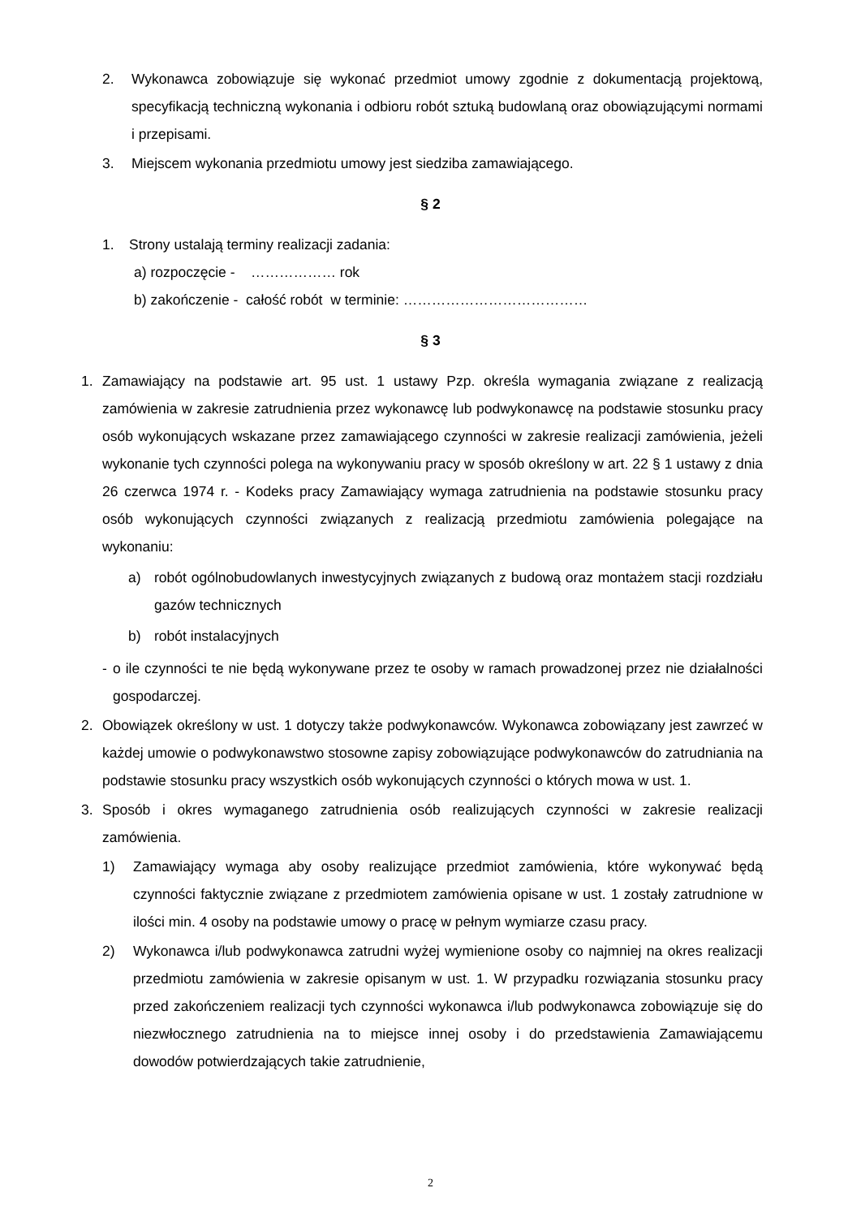2. Wykonawca zobowiązuje się wykonać przedmiot umowy zgodnie z dokumentacją projektową, specyfikacją techniczną wykonania i odbioru robót sztuką budowlaną oraz obowiązującymi normami i przepisami.
3. Miejscem wykonania przedmiotu umowy jest siedziba zamawiającego.
§ 2
1. Strony ustalają terminy realizacji zadania:
a) rozpoczęcie - ……………… rok
b) zakończenie - całość robót w terminie: …………………………………
§ 3
1. Zamawiający na podstawie art. 95 ust. 1 ustawy Pzp. określa wymagania związane z realizacją zamówienia w zakresie zatrudnienia przez wykonawcę lub podwykonawcę na podstawie stosunku pracy osób wykonujących wskazane przez zamawiającego czynności w zakresie realizacji zamówienia, jeżeli wykonanie tych czynności polega na wykonywaniu pracy w sposób określony w art. 22 § 1 ustawy z dnia 26 czerwca 1974 r. - Kodeks pracy Zamawiający wymaga zatrudnienia na podstawie stosunku pracy osób wykonujących czynności związanych z realizacją przedmiotu zamówienia polegające na wykonaniu:
a) robót ogólnobudowlanych inwestycyjnych związanych z budową oraz montażem stacji rozdziału gazów technicznych
b) robót instalacyjnych
- o ile czynności te nie będą wykonywane przez te osoby w ramach prowadzonej przez nie działalności gospodarczej.
2. Obowiązek określony w ust. 1 dotyczy także podwykonawców. Wykonawca zobowiązany jest zawrzeć w każdej umowie o podwykonawstwo stosowne zapisy zobowiązujące podwykonawców do zatrudniania na podstawie stosunku pracy wszystkich osób wykonujących czynności o których mowa w ust. 1.
3. Sposób i okres wymaganego zatrudnienia osób realizujących czynności w zakresie realizacji zamówienia.
1) Zamawiający wymaga aby osoby realizujące przedmiot zamówienia, które wykonywać będą czynności faktycznie związane z przedmiotem zamówienia opisane w ust. 1 zostały zatrudnione w ilości min. 4 osoby na podstawie umowy o pracę w pełnym wymiarze czasu pracy.
2) Wykonawca i/lub podwykonawca zatrudni wyżej wymienione osoby co najmniej na okres realizacji przedmiotu zamówienia w zakresie opisanym w ust. 1. W przypadku rozwiązania stosunku pracy przed zakończeniem realizacji tych czynności wykonawca i/lub podwykonawca zobowiązuje się do niezwłocznego zatrudnienia na to miejsce innej osoby i do przedstawienia Zamawiającemu dowodów potwierdzających takie zatrudnienie,
2